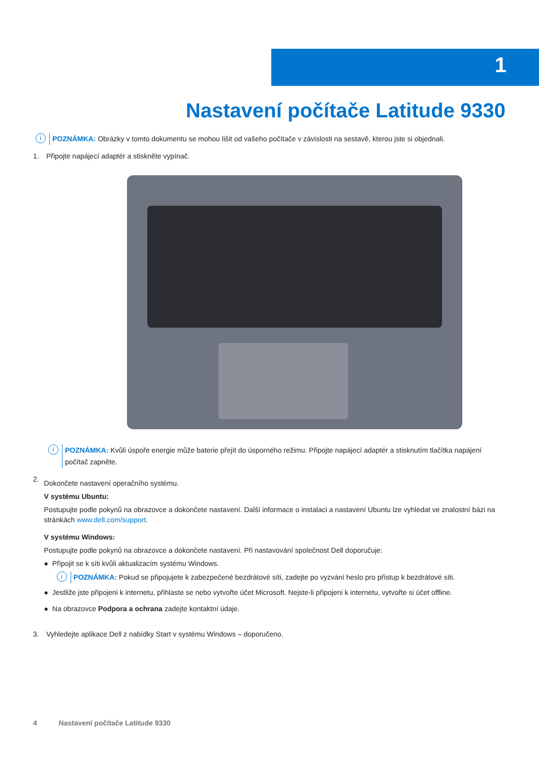1
Nastavení počítače Latitude 9330
i POZNÁMKA: Obrázky v tomto dokumentu se mohou lišit od vašeho počítače v závislosti na sestavě, kterou jste si objednali.
1. Připojte napájecí adaptér a stiskněte vypínač.
i POZNÁMKA: Kvůli úspoře energie může baterie přejít do úsporného režimu. Připojte napájecí adaptér a stisknutím tlačítka napájení počítač zapněte.
2.
Dokončete nastavení operačního systému.
V systému Ubuntu:
Postupujte podle pokynů na obrazovce a dokončete nastavení. Další informace o instalaci a nastavení Ubuntu lze vyhledat ve znalostní bázi na stránkách www.dell.com/support.
V systému Windows:
Postupujte podle pokynů na obrazovce a dokončete nastavení. Při nastavování společnost Dell doporučuje:
● Připojit se k síti kvůli aktualizacím systému Windows.
i POZNÁMKA: Pokud se připojujete k zabezpečené bezdrátové síti, zadejte po vyzvání heslo pro přístup k bezdrátové síti.
● Jestliže jste připojeni k internetu, přihlaste se nebo vytvořte účet Microsoft. Nejste-li připojeni k internetu, vytvořte si účet offline.
● Na obrazovce Podpora a ochrana zadejte kontaktní údaje.
3. Vyhledejte aplikace Dell z nabídky Start v systému Windows – doporučeno.
4 Nastavení počítače Latitude 9330